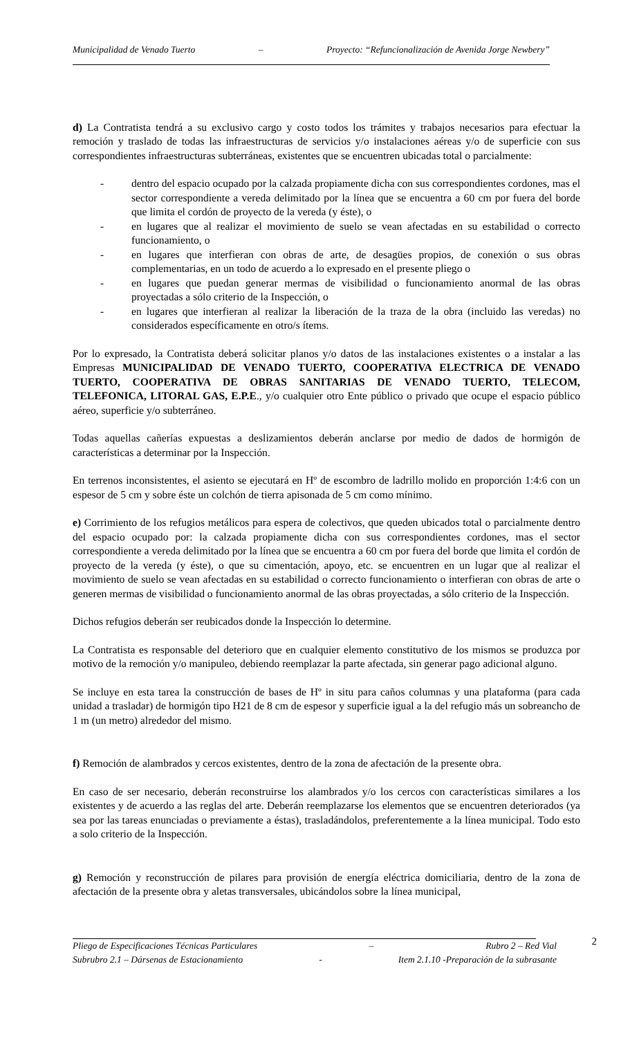Municipalidad de Venado Tuerto – Proyecto: “Refuncionalización de Avenida Jorge Newbery”
d) La Contratista tendrá a su exclusivo cargo y costo todos los trámites y trabajos necesarios para efectuar la remoción y traslado de todas las infraestructuras de servicios y/o instalaciones aéreas y/o de superficie con sus correspondientes infraestructuras subterráneas, existentes que se encuentren ubicadas total o parcialmente:
- dentro del espacio ocupado por la calzada propiamente dicha con sus correspondientes cordones, mas el sector correspondiente a vereda delimitado por la línea que se encuentra a 60 cm por fuera del borde que limita el cordón de proyecto de la vereda (y éste), o
- en lugares que al realizar el movimiento de suelo se vean afectadas en su estabilidad o correcto funcionamiento, o
- en lugares que interfieran con obras de arte, de desagües propios, de conexión o sus obras complementarias, en un todo de acuerdo a lo expresado en el presente pliego o
- en lugares que puedan generar mermas de visibilidad o funcionamiento anormal de las obras proyectadas a sólo criterio de la Inspección, o
- en lugares que interfieran al realizar la liberación de la traza de la obra (incluido las veredas) no considerados específicamente en otro/s ítems.
Por lo expresado, la Contratista deberá solicitar planos y/o datos de las instalaciones existentes o a instalar a las Empresas MUNICIPALIDAD DE VENADO TUERTO, COOPERATIVA ELECTRICA DE VENADO TUERTO, COOPERATIVA DE OBRAS SANITARIAS DE VENADO TUERTO, TELECOM, TELEFONICA, LITORAL GAS, E.P.E., y/o cualquier otro Ente público o privado que ocupe el espacio público aéreo, superficie y/o subterráneo.
Todas aquellas cañerías expuestas a deslizamientos deberán anclarse por medio de dados de hormigón de características a determinar por la Inspección.
En terrenos inconsistentes, el asiento se ejecutará en Hº de escombro de ladrillo molido en proporción 1:4:6 con un espesor de 5 cm y sobre éste un colchón de tierra apisonada de 5 cm como mínimo.
e) Corrimiento de los refugios metálicos para espera de colectivos, que queden ubicados total o parcialmente dentro del espacio ocupado por: la calzada propiamente dicha con sus correspondientes cordones, mas el sector correspondiente a vereda delimitado por la línea que se encuentra a 60 cm por fuera del borde que limita el cordón de proyecto de la vereda (y éste), o que su cimentación, apoyo, etc. se encuentren en un lugar que al realizar el movimiento de suelo se vean afectadas en su estabilidad o correcto funcionamiento o interfieran con obras de arte o generen mermas de visibilidad o funcionamiento anormal de las obras proyectadas, a sólo criterio de la Inspección.
Dichos refugios deberán ser reubicados donde la Inspección lo determine.
La Contratista es responsable del deterioro que en cualquier elemento constitutivo de los mismos se produzca por motivo de la remoción y/o manipuleo, debiendo reemplazar la parte afectada, sin generar pago adicional alguno.
Se incluye en esta tarea la construcción de bases de Hº in situ para caños columnas y una plataforma (para cada unidad a trasladar) de hormigón tipo H21 de 8 cm de espesor y superficie igual a la del refugio más un sobreancho de 1 m (un metro) alrededor del mismo.
f) Remoción de alambrados y cercos existentes, dentro de la zona de afectación de la presente obra.
En caso de ser necesario, deberán reconstruirse los alambrados y/o los cercos con características similares a los existentes y de acuerdo a las reglas del arte. Deberán reemplazarse los elementos que se encuentren deteriorados (ya sea por las tareas enunciadas o previamente a éstas), trasladándolos, preferentemente a la línea municipal. Todo esto a solo criterio de la Inspección.
g) Remoción y reconstrucción de pilares para provisión de energía eléctrica domiciliaria, dentro de la zona de afectación de la presente obra y aletas transversales, ubicándolos sobre la línea municipal,
2
Pliego de Especificaciones Técnicas Particulares – Rubro 2 – Red Vial
Subrubro 2.1 – Dársenas de Estacionamiento - Item 2.1.10 -Preparación de la subrasante